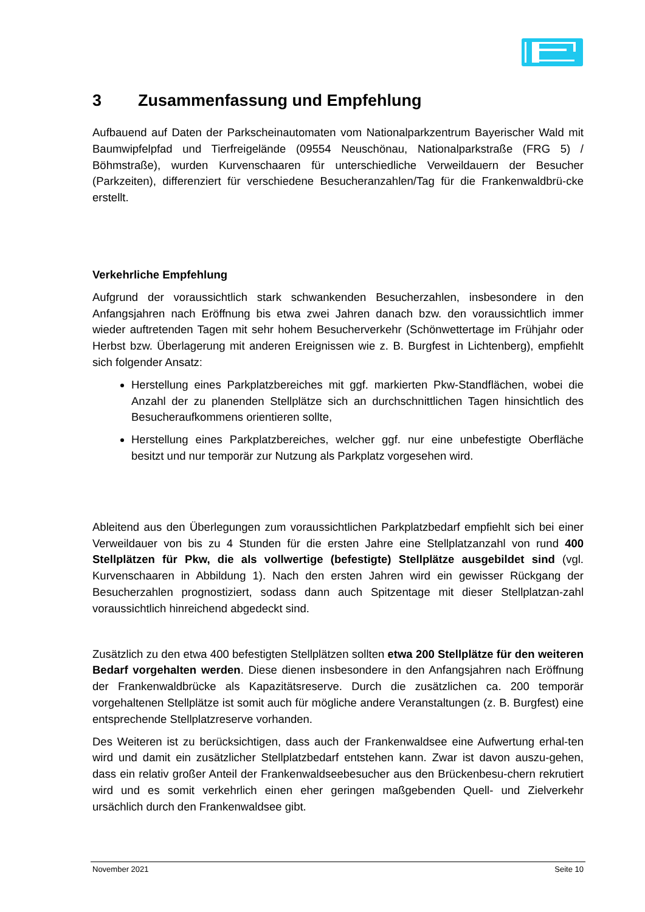3 Zusammenfassung und Empfehlung
Aufbauend auf Daten der Parkscheinautomaten vom Nationalparkzentrum Bayerischer Wald mit Baumwipfelpfad und Tierfreigelände (09554 Neuschönau, Nationalparkstraße (FRG 5) / Böhmstraße), wurden Kurvenschaaren für unterschiedliche Verweildauern der Besucher (Parkzeiten), differenziert für verschiedene Besucheranzahlen/Tag für die Frankenwaldbrü-cke erstellt.
Verkehrliche Empfehlung
Aufgrund der voraussichtlich stark schwankenden Besucherzahlen, insbesondere in den Anfangsjahren nach Eröffnung bis etwa zwei Jahren danach bzw. den voraussichtlich immer wieder auftretenden Tagen mit sehr hohem Besucherverkehr (Schönwettertage im Frühjahr oder Herbst bzw. Überlagerung mit anderen Ereignissen wie z. B. Burgfest in Lichtenberg), empfiehlt sich folgender Ansatz:
Herstellung eines Parkplatzbereiches mit ggf. markierten Pkw-Standflächen, wobei die Anzahl der zu planenden Stellplätze sich an durchschnittlichen Tagen hinsichtlich des Besucheraufkommens orientieren sollte,
Herstellung eines Parkplatzbereiches, welcher ggf. nur eine unbefestigte Oberfläche besitzt und nur temporär zur Nutzung als Parkplatz vorgesehen wird.
Ableitend aus den Überlegungen zum voraussichtlichen Parkplatzbedarf empfiehlt sich bei einer Verweildauer von bis zu 4 Stunden für die ersten Jahre eine Stellplatzanzahl von rund 400 Stellplätzen für Pkw, die als vollwertige (befestigte) Stellplätze ausgebildet sind (vgl. Kurvenschaaren in Abbildung 1). Nach den ersten Jahren wird ein gewisser Rückgang der Besucherzahlen prognostiziert, sodass dann auch Spitzentage mit dieser Stellplatzan-zahl voraussichtlich hinreichend abgedeckt sind.
Zusätzlich zu den etwa 400 befestigten Stellplätzen sollten etwa 200 Stellplätze für den weiteren Bedarf vorgehalten werden. Diese dienen insbesondere in den Anfangsjahren nach Eröffnung der Frankenwaldbrücke als Kapazitätsreserve. Durch die zusätzlichen ca. 200 temporär vorgehaltenen Stellplätze ist somit auch für mögliche andere Veranstaltungen (z. B. Burgfest) eine entsprechende Stellplatzreserve vorhanden.
Des Weiteren ist zu berücksichtigen, dass auch der Frankenwaldsee eine Aufwertung erhal-ten wird und damit ein zusätzlicher Stellplatzbedarf entstehen kann. Zwar ist davon auszu-gehen, dass ein relativ großer Anteil der Frankenwaldseebesucher aus den Brückenbesu-chern rekrutiert wird und es somit verkehrlich einen eher geringen maßgebenden Quell- und Zielverkehr ursächlich durch den Frankenwaldsee gibt.
November 2021 Seite 10